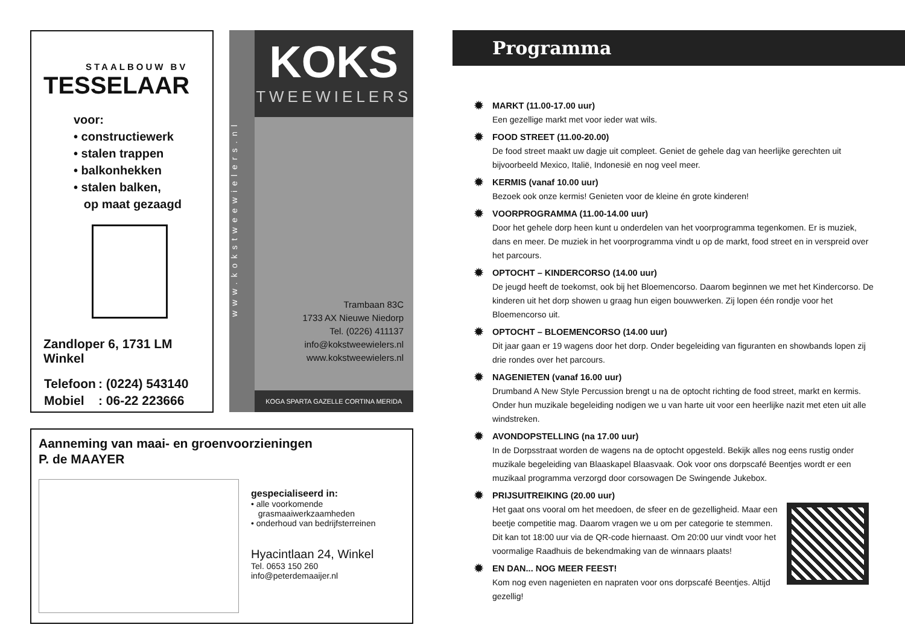STAALBOUW BV
TESSELAAR
voor:
• constructiewerk
• stalen trappen
• balkonhekken
• stalen balken,
op maat gezaagd
Zandloper 6, 1731 LM Winkel
| Telefoon | : (0224) 543140 |
| Mobiel | : 06-22 223666 |
www.kokstweewielers.nl
KOKS
TWEEWIELERS
Trambaan 83C
1733 AX Nieuwe Niedorp
Tel. (0226) 411137
info@kokstweewielers.nl
www.kokstweewielers.nl
KOGA SPARTA GAZELLE CORTINA MERIDA
Aanneming van maai- en groenvoorzieningen
P. de MAAYER
gespecialiseerd in:
• alle voorkomende
grasmaaiwerkzaamheden
• onderhoud van bedrijfsterreinen
Hyacintlaan 24, Winkel
Tel. 0653 150 260
info@peterdemaaijer.nl
Programma
✹ MARKT (11.00-17.00 uur)
Een gezellige markt met voor ieder wat wils.
✹ FOOD STREET (11.00-20.00)
De food street maakt uw dagje uit compleet. Geniet de gehele dag van heerlijke gerechten uit bijvoorbeeld Mexico, Italië, Indonesië en nog veel meer.
✹ KERMIS (vanaf 10.00 uur)
Bezoek ook onze kermis! Genieten voor de kleine én grote kinderen!
✹ VOORPROGRAMMA (11.00-14.00 uur)
Door het gehele dorp heen kunt u onderdelen van het voorprogramma tegenkomen. Er is muziek, dans en meer. De muziek in het voorprogramma vindt u op de markt, food street en in verspreid over het parcours.
✹ OPTOCHT – KINDERCORSO (14.00 uur)
De jeugd heeft de toekomst, ook bij het Bloemencorso. Daarom beginnen we met het Kindercorso. De kinderen uit het dorp showen u graag hun eigen bouwwerken. Zij lopen één rondje voor het Bloemencorso uit.
✹ OPTOCHT – BLOEMENCORSO (14.00 uur)
Dit jaar gaan er 19 wagens door het dorp. Onder begeleiding van figuranten en showbands lopen zij drie rondes over het parcours.
✹ NAGENIETEN (vanaf 16.00 uur)
Drumband A New Style Percussion brengt u na de optocht richting de food street, markt en kermis. Onder hun muzikale begeleiding nodigen we u van harte uit voor een heerlijke nazit met eten uit alle windstreken.
✹ AVONDOPSTELLING (na 17.00 uur)
In de Dorpsstraat worden de wagens na de optocht opgesteld. Bekijk alles nog eens rustig onder muzikale begeleiding van Blaaskapel Blaasvaak. Ook voor ons dorpscafé Beentjes wordt er een muzikaal programma verzorgd door corsowagen De Swingende Jukebox.
✹ PRIJSUITREIKING (20.00 uur)
Het gaat ons vooral om het meedoen, de sfeer en de gezelligheid. Maar een beetje competitie mag. Daarom vragen we u om per categorie te stemmen. Dit kan tot 18:00 uur via de QR-code hiernaast. Om 20:00 uur vindt voor het voormalige Raadhuis de bekendmaking van de winnaars plaats!
✹ EN DAN... NOG MEER FEEST!
Kom nog even nagenieten en napraten voor ons dorpscafé Beentjes. Altijd gezellig!